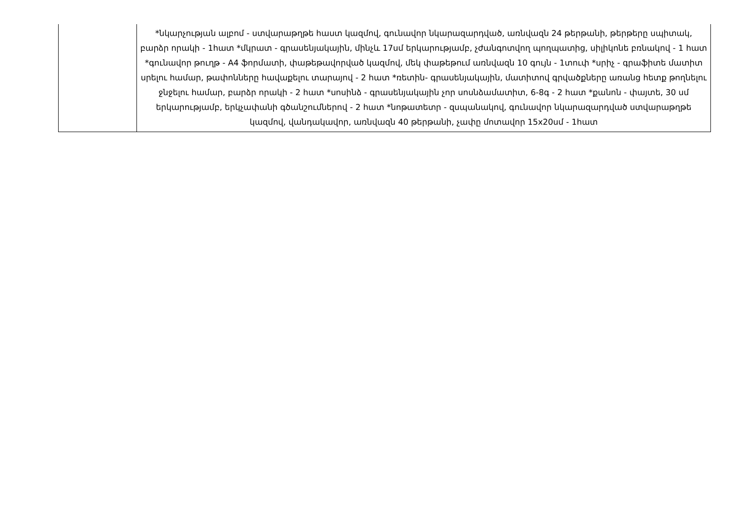| | *նկարչության ալբոմ - ստվարաթղթե հաստ կազմով, գունավոր նկարազարդված, առնվազն 24 թերթանի, թերթերը սպիտակ, բարձր որակի - 1հատ *մկրատ - գրասենյակային, մինչև 17սմ երկարությամբ, չժանգոտվող պողպատից, սիլիկոնե բռնակով - 1 հատ *գունավոր թուղթ - A4 ֆորմատի, փաթեթավորված կազմով, մեկ փաթեթում առնվազն 10 գույն - 1տուփ *սրիչ - գրաֆիտե մատիտ սրելու համար, թափոնները հավաքելու տարայով - 2 հատ *ռետին- գրասենյակային, մատիտով գրվածքները առանց հետք թողնելու ջնջելու համար, բարձր որակի - 2 հատ *սոսինձ - գրասենյակային չոր սոսնձամատիտ, 6-8գ - 2 հատ *քանոն - փայտե, 30 սմ երկարությամբ, երկչափանի գծանշումներով - 2 հատ *նոթատետր - զսպանակով, գունավոր նկարազարդված ստվարաթղթե կազմով, վանդակավոր, առնվազն 40 թերթանի, չափը մոտավոր 15x20սմ - 1հատ |